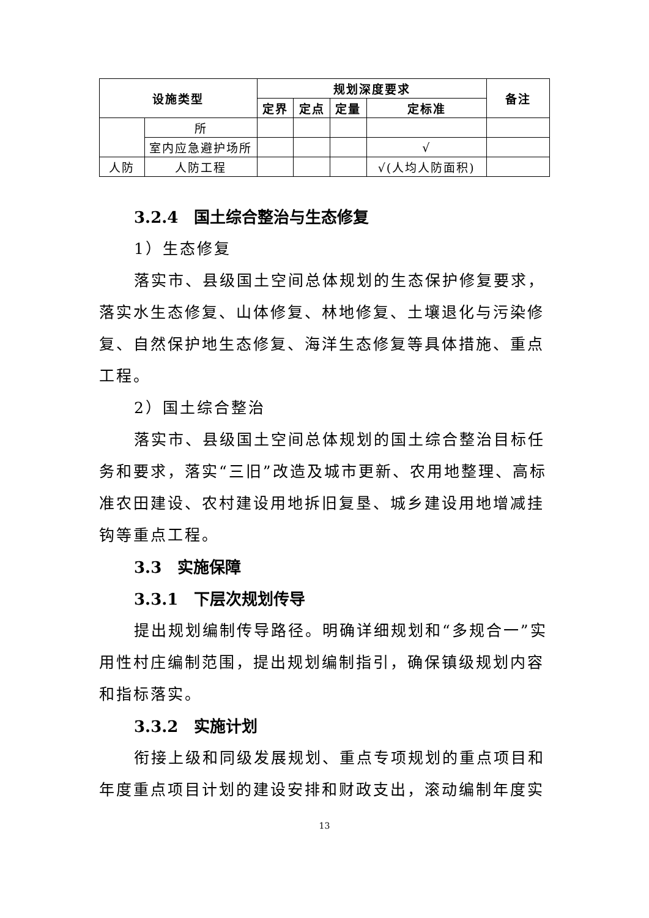| 设施类型 | | 规划深度要求 | | | | 备注 |
| --- | --- | --- | --- | --- | --- | --- |
| | | 定界 | 定点 | 定量 | 定标准 | |
| | 所 | | | | | |
| | 室内应急避护场所 | | | | √ | |
| 人防 | 人防工程 | | | | √(人均人防面积) | |
3.2.4　国土综合整治与生态修复
1）生态修复
落实市、县级国土空间总体规划的生态保护修复要求，落实水生态修复、山体修复、林地修复、土壤退化与污染修复、自然保护地生态修复、海洋生态修复等具体措施、重点工程。
2）国土综合整治
落实市、县级国土空间总体规划的国土综合整治目标任务和要求，落实“三旧”改造及城市更新、农用地整理、高标准农田建设、农村建设用地拆旧复垦、城乡建设用地增减挂钩等重点工程。
3.3　实施保障
3.3.1　下层次规划传导
提出规划编制传导路径。明确详细规划和“多规合一”实用性村庄编制范围，提出规划编制指引，确保镇级规划内容和指标落实。
3.3.2　实施计划
衔接上级和同级发展规划、重点专项规划的重点项目和年度重点项目计划的建设安排和财政支出，滚动编制年度实
13